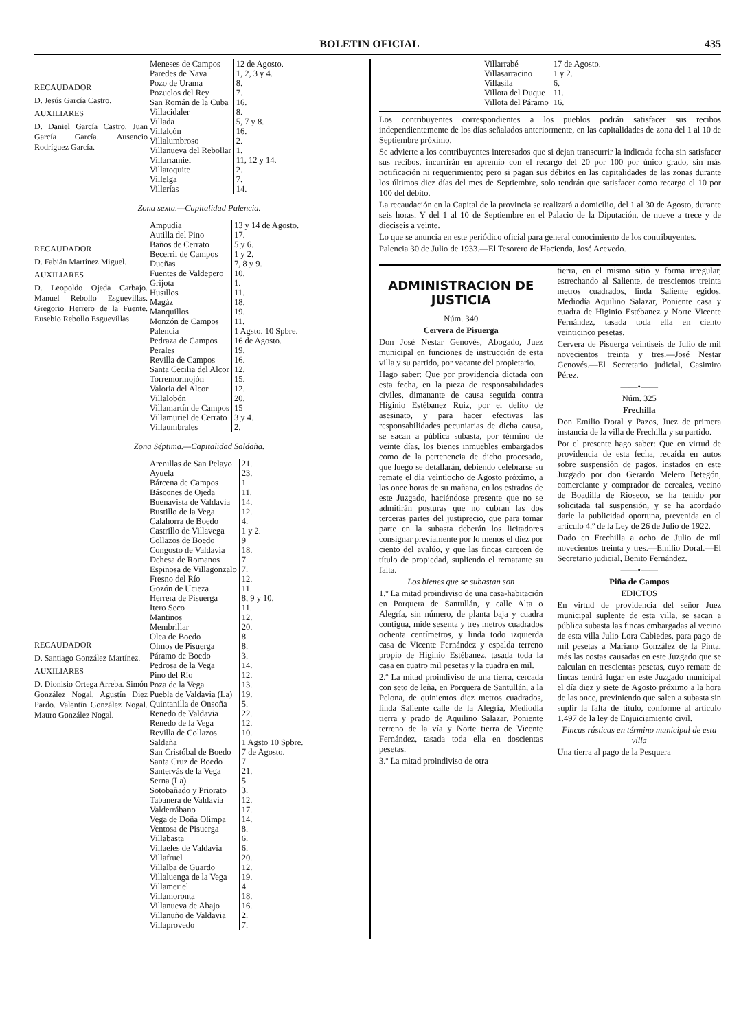BOLETIN OFICIAL 435
RECAUDADOR
D. Jesús García Castro.
AUXILIARES
D. Daniel García Castro. Juan García García. Ausencio Rodríguez García.
| Meneses de Campos | 12 de Agosto. |
| Paredes de Nava | 1, 2, 3 y 4. |
| Pozo de Urama | 8. |
| Pozuelos del Rey | 7. |
| San Román de la Cuba | 16. |
| Villacidaler | 8. |
| Villada | 5, 7 y 8. |
| Villalcón | 16. |
| Villalumbroso | 2. |
| Villanueva del Rebollar | 1. |
| Villarramiel | 11, 12 y 14. |
| Villatoquite | 2. |
| Villelga | 7. |
| Villerías | 14. |
Zona sexta.—Capitalidad Palencia.
RECAUDADOR
D. Fabián Martínez Miguel.
AUXILIARES
D. Leopoldo Ojeda Carbajo. Manuel Rebollo Esguevillas. Gregorio Herrero de la Fuente. Eusebio Rebollo Esguevillas.
| Ampudia | 13 y 14 de Agosto. |
| Autilla del Pino | 17. |
| Baños de Cerrato | 5 y 6. |
| Becerril de Campos | 1 y 2. |
| Dueñas | 7, 8 y 9. |
| Fuentes de Valdepero | 10. |
| Grijota | 1. |
| Husillos | 11. |
| Magáz | 18. |
| Manquillos | 19. |
| Monzón de Campos | 11. |
| Palencia | 1 Agsto. 10 Spbre. |
| Pedraza de Campos | 16 de Agosto. |
| Perales | 19. |
| Revilla de Campos | 16. |
| Santa Cecilia del Alcor | 12. |
| Torremormojón | 15. |
| Valoria del Alcor | 12. |
| Villalobón | 20. |
| Villamartín de Campos | 15 |
| Villamuriel de Cerrato | 3 y 4. |
| Villaumbrales | 2. |
Zona Séptima.—Capitalidad Saldaña.
RECAUDADOR
D. Santiago González Martínez.
AUXILIARES
D. Dionisio Ortega Arreba. Simón González Nogal. Agustín Diez Pardo. Valentín González Nogal. Mauro González Nogal.
| Arenillas de San Pelayo | 21. |
| Ayuela | 23. |
| Bárcena de Campos | 1. |
| Báscones de Ojeda | 11. |
| Buenavista de Valdavia | 14. |
| Bustillo de la Vega | 12. |
| Calahorra de Boedo | 4. |
| Castrillo de Villavega | 1 y 2. |
| Collazos de Boedo | 9 |
| Congosto de Valdavia | 18. |
| Dehesa de Romanos | 7. |
| Espinosa de Villagonzalo | 7. |
| Fresno del Río | 12. |
| Gozón de Ucieza | 11. |
| Herrera de Pisuerga | 8, 9 y 10. |
| Itero Seco | 11. |
| Mantinos | 12. |
| Membrillar | 20. |
| Olea de Boedo | 8. |
| Olmos de Pisuerga | 8. |
| Páramo de Boedo | 3. |
| Pedrosa de la Vega | 14. |
| Pino del Río | 12. |
| Poza de la Vega | 13. |
| Puebla de Valdavia (La) | 19. |
| Quintanilla de Onsoña | 5. |
| Renedo de Valdavia | 22. |
| Renedo de la Vega | 12. |
| Revilla de Collazos | 10. |
| Saldaña | 1 Agsto 10 Spbre. |
| San Cristóbal de Boedo | 7 de Agosto. |
| Santa Cruz de Boedo | 7. |
| Santervás de la Vega | 21. |
| Serna (La) | 5. |
| Sotobañado y Priorato | 3. |
| Tabanera de Valdavia | 12. |
| Valderrábano | 17. |
| Vega de Doña Olimpa | 14. |
| Ventosa de Pisuerga | 8. |
| Villabasta | 6. |
| Villaeles de Valdavia | 6. |
| Villafruel | 20. |
| Villalba de Guardo | 12. |
| Villaluenga de la Vega | 19. |
| Villameriel | 4. |
| Villamoronta | 18. |
| Villanueva de Abajo | 16. |
| Villanuño de Valdavia | 2. |
| Villaprovedo | 7. |
| Villarrabé | 17 de Agosto. |
| Villasarracino | 1 y 2. |
| Villasila | 6. |
| Villota del Duque | 11. |
| Villota del Páramo | 16. |
Los contribuyentes correspondientes a los pueblos podrán satisfacer sus recibos independientemente de los días señalados anteriormente, en las capitalidades de zona del 1 al 10 de Septiembre próximo.
Se advierte a los contribuyentes interesados que si dejan transcurrir la indicada fecha sin satisfacer sus recibos, incurrirán en apremio con el recargo del 20 por 100 por único grado, sin más notificación ni requerimiento; pero si pagan sus débitos en las capitalidades de las zonas durante los últimos diez días del mes de Septiembre, solo tendrán que satisfacer como recargo el 10 por 100 del débito.
La recaudación en la Capital de la provincia se realizará a domicilio, del 1 al 30 de Agosto, durante seis horas. Y del 1 al 10 de Septiembre en el Palacio de la Diputación, de nueve a trece y de dieciseis a veinte.
Lo que se anuncia en este periódico oficial para general conocimiento de los contribuyentes.
Palencia 30 de Julio de 1933.—El Tesorero de Hacienda, José Acevedo.
ADMINISTRACION DE JUSTICIA
Núm. 340
Cervera de Pisuerga
Don José Nestar Genovés, Abogado, Juez municipal en funciones de instrucción de esta villa y su partido, por vacante del propietario.
Hago saber: Que por providencia dictada con esta fecha, en la pieza de responsabilidades civiles, dimanante de causa seguida contra Higinio Estébanez Ruiz, por el delito de asesinato, y para hacer efectivas las responsabilidades pecuniarias de dicha causa, se sacan a pública subasta, por término de veinte días, los bienes inmuebles embargados como de la pertenencia de dicho procesado, que luego se detallarán, debiendo celebrarse su remate el día veintiocho de Agosto próximo, a las once horas de su mañana, en los estrados de este Juzgado, haciéndose presente que no se admitirán posturas que no cubran las dos terceras partes del justiprecio, que para tomar parte en la subasta deberán los licitadores consignar previamente por lo menos el diez por ciento del avalúo, y que las fincas carecen de título de propiedad, supliendo el rematante su falta.
Los bienes que se subastan son
1.º La mitad proindiviso de una casa-habitación en Porquera de Santullán, y calle Alta o Alegría, sin número, de planta baja y cuadra contigua, mide sesenta y tres metros cuadrados ochenta centímetros, y linda todo izquierda casa de Vicente Fernández y espalda terreno propio de Higinio Estébanez, tasada toda la casa en cuatro mil pesetas y la cuadra en mil.
2.º La mitad proindiviso de una tierra, cercada con seto de leña, en Porquera de Santullán, a la Pelona, de quinientos diez metros cuadrados, linda Saliente calle de la Alegría, Mediodía tierra y prado de Aquilino Salazar, Poniente terreno de la vía y Norte tierra de Vicente Fernández, tasada toda ella en doscientas pesetas.
3.º La mitad proindiviso de otra
tierra, en el mismo sitio y forma irregular, estrechando al Saliente, de trescientos treinta metros cuadrados, linda Saliente egidos, Mediodía Aquilino Salazar, Poniente casa y cuadra de Higinio Estébanez y Norte Vicente Fernández, tasada toda ella en ciento veinticinco pesetas.
Cervera de Pisuerga veintiseis de Julio de mil novecientos treinta y tres.—José Nestar Genovés.—El Secretario judicial, Casimiro Pérez.
——•——
Núm. 325
Frechilla
Don Emilio Doral y Pazos, Juez de primera instancia de la villa de Frechilla y su partido.
Por el presente hago saber: Que en virtud de providencia de esta fecha, recaída en autos sobre suspensión de pagos, instados en este Juzgado por don Gerardo Melero Betegón, comerciante y comprador de cereales, vecino de Boadilla de Rioseco, se ha tenido por solicitada tal suspensión, y se ha acordado darle la publicidad oportuna, prevenida en el artículo 4.º de la Ley de 26 de Julio de 1922.
Dado en Frechilla a ocho de Julio de mil novecientos treinta y tres.—Emilio Doral.—El Secretario judicial, Benito Fernández.
——•——
Piña de Campos
EDICTOS
En virtud de providencia del señor Juez municipal suplente de esta villa, se sacan a pública subasta las fincas embargadas al vecino de esta villa Julio Lora Cabiedes, para pago de mil pesetas a Mariano González de la Pinta, más las costas causadas en este Juzgado que se calculan en trescientas pesetas, cuyo remate de fincas tendrá lugar en este Juzgado municipal el día diez y siete de Agosto próximo a la hora de las once, previniendo que salen a subasta sin suplir la falta de título, conforme al artículo 1.497 de la ley de Enjuiciamiento civil.
Fincas rústicas en término municipal de esta villa
Una tierra al pago de la Pesquera